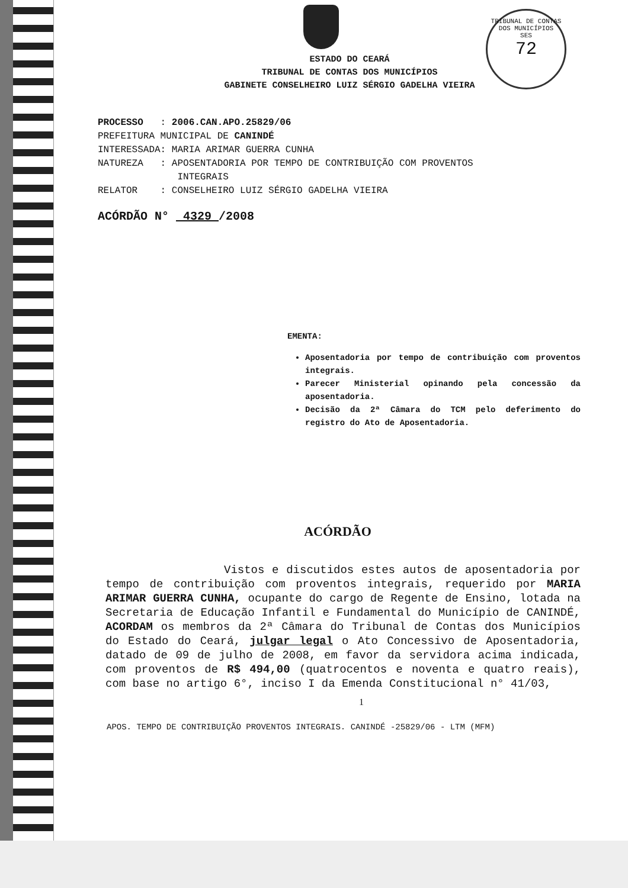TRIBUNAL DE CONTAS DOS MUNICÍPIOS
SES
72
ESTADO DO CEARÁ
TRIBUNAL DE CONTAS DOS MUNICÍPIOS
GABINETE CONSELHEIRO LUIZ SÉRGIO GADELHA VIEIRA
PROCESSO : 2006.CAN.APO.25829/06
PREFEITURA MUNICIPAL DE CANINDÉ
INTERESSADA: MARIA ARIMAR GUERRA CUNHA
NATUREZA : APOSENTADORIA POR TEMPO DE CONTRIBUIÇÃO COM PROVENTOS
INTEGRAIS
RELATOR : CONSELHEIRO LUIZ SÉRGIO GADELHA VIEIRA
ACÓRDÃO N° 4329 /2008
EMENTA:
Aposentadoria por tempo de contribuição com proventos integrais.
Parecer Ministerial opinando pela concessão da aposentadoria.
Decisão da 2ª Câmara do TCM pelo deferimento do registro do Ato de Aposentadoria.
ACÓRDÃO
Vistos e discutidos estes autos de aposentadoria por tempo de contribuição com proventos integrais, requerido por MARIA ARIMAR GUERRA CUNHA, ocupante do cargo de Regente de Ensino, lotada na Secretaria de Educação Infantil e Fundamental do Município de CANINDÉ, ACORDAM os membros da 2ª Câmara do Tribunal de Contas dos Municípios do Estado do Ceará, julgar legal o Ato Concessivo de Aposentadoria, datado de 09 de julho de 2008, em favor da servidora acima indicada, com proventos de R$ 494,00 (quatrocentos e noventa e quatro reais), com base no artigo 6°, inciso I da Emenda Constitucional n° 41/03,
1
APOS. TEMPO DE CONTRIBUIÇÃO PROVENTOS INTEGRAIS. CANINDÉ -25829/06 - LTM (MFM)